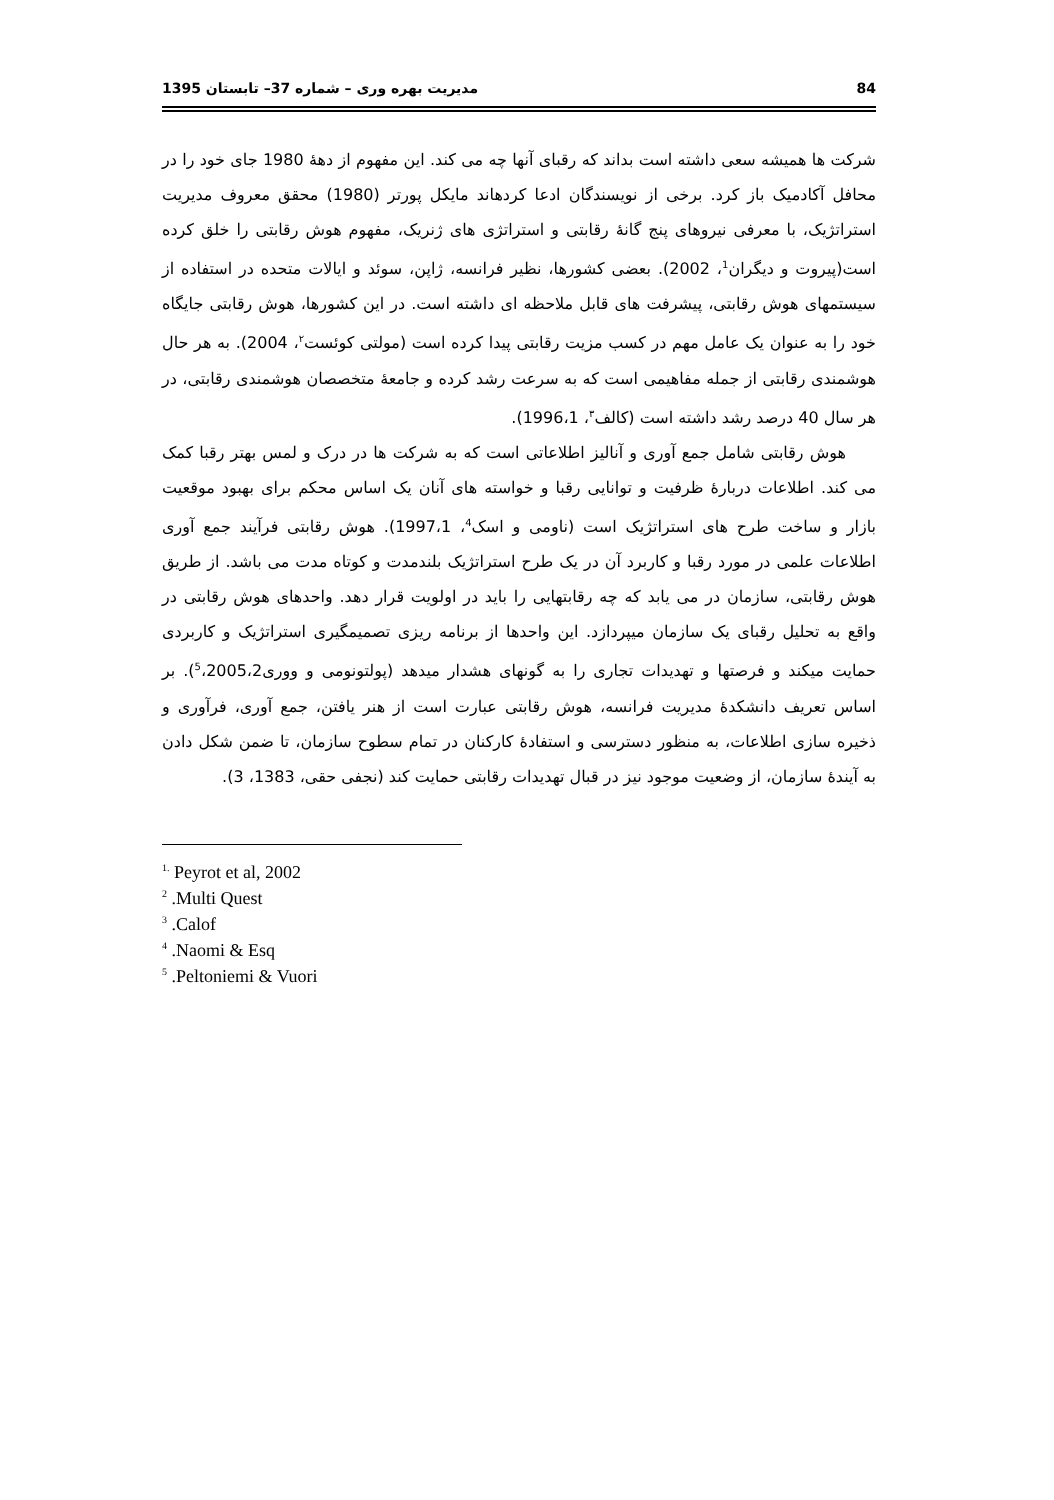1395 مدیریت بهره وری – شماره 37– تابستان 84
شرکت ها همیشه سعی داشته است بداند که رقبای آنها چه می کند. این مفهوم از دههٔ 1980 جای خود را در محافل آکادمیک باز کرد. برخی از نویسندگان ادعا کردهاند مایکل پورتر (1980) محقق معروف مدیریت استراتژیک، با معرفی نیروهای پنج گانهٔ رقابتی و استراتژی های ژنریک، مفهوم هوش رقابتی را خلق کرده است(پیروت و دیگران<sup>1</sup>، 2002). بعضی کشورها، نظیر فرانسه، ژاپن، سوئد و ایالات متحده در استفاده از سیستمهای هوش رقابتی، پیشرفت های قابل ملاحظه ای داشته است. در این کشورها، هوش رقابتی جایگاه خود را به عنوان یک عامل مهم در کسب مزیت رقابتی پیدا کرده است (مولتی کوئست<sup>۲</sup>، 2004). به هر حال هوشمندی رقابتی از جمله مفاهیمی است که به سرعت رشد کرده و جامعهٔ متخصصان هوشمندی رقابتی، در هر سال 40 درصد رشد داشته است (کالف<sup>۳</sup>، 1996،1).
هوش رقابتی شامل جمع آوری و آنالیز اطلاعاتی است که به شرکت ها در درک و لمس بهتر رقبا کمک می کند. اطلاعات دربارهٔ ظرفیت و توانایی رقبا و خواسته های آنان یک اساس محکم برای بهبود موقعیت بازار و ساخت طرح های استراتژیک است (ناومی و اسک<sup>4</sup>، 1997،1). هوش رقابتی فرآیند جمع آوری اطلاعات علمی در مورد رقبا و کاربرد آن در یک طرح استراتژیک بلندمدت و کوتاه مدت می باشد. از طریق هوش رقابتی، سازمان در می یابد که چه رقابتهایی را باید در اولویت قرار دهد. واحدهای هوش رقابتی در واقع به تحلیل رقبای یک سازمان میپردازد. این واحدها از برنامه ریزی تصمیمگیری استراتژیک و کاربردی حمایت میکند و فرصتها و تهدیدات تجاری را به گونهای هشدار میدهد (پولتونومی و ووری<sup>5</sup>،2005،2). بر اساس تعریف دانشکدهٔ مدیریت فرانسه، هوش رقابتی عبارت است از هنر یافتن، جمع آوری، فرآوری و ذخیره سازی اطلاعات، به منظور دسترسی و استفادهٔ کارکنان در تمام سطوح سازمان، تا ضمن شکل دادن به آیندهٔ سازمان، از وضعیت موجود نیز در قبال تهدیدات رقابتی حمایت کند (نجفی حقی، 1383، 3).
<sup>1.</sup> Peyrot et al, 2002
<sup>2</sup> .Multi Quest
<sup>3</sup> .Calof
<sup>4</sup> .Naomi & Esq
<sup>5</sup> .Peltoniemi & Vuori